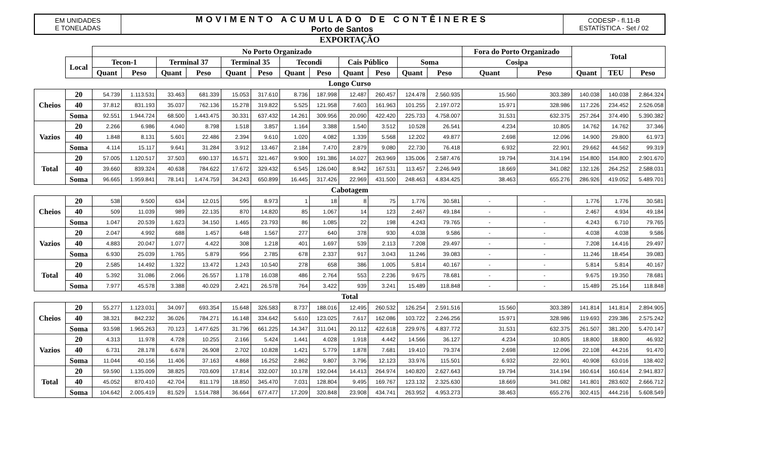| EM UNIDADES E TONELADAS | MOVIMENTO ACUMULADO DE CONTÊINERES Porto de Santos | CODESP - fl.11-B ESTATÍSTICA - Set / 02 |
EXPORTAÇÃO
| | | No Porto Organizado | | | | | | | | | | | | Fora do Porto Organizado | | Total | | |
| --- | --- | --- | --- | --- | --- | --- | --- | --- | --- | --- | --- | --- | --- | --- | --- | --- | --- | --- |
| | Local | Tecon-1 | | Terminal 37 | | Terminal 35 | | Tecondi | | Cais Público | | Soma | | Cosipa | | | | |
| | | Quant | Peso | Quant | Peso | Quant | Peso | Quant | Peso | Quant | Peso | Quant | Peso | Quant | Peso | Quant | TEU | Peso |
| Longo Curso | | | | | | | | | | | | | | | | | | |
| Cheios | 20 | 54.739 | 1.113.531 | 33.463 | 681.339 | 15.053 | 317.610 | 8.736 | 187.998 | 12.487 | 260.457 | 124.478 | 2.560.935 | 15.560 | 303.389 | 140.038 | 140.038 | 2.864.324 |
| | 40 | 37.812 | 831.193 | 35.037 | 762.136 | 15.278 | 319.822 | 5.525 | 121.958 | 7.603 | 161.963 | 101.255 | 2.197.072 | 15.971 | 328.986 | 117.226 | 234.452 | 2.526.058 |
| | Soma | 92.551 | 1.944.724 | 68.500 | 1.443.475 | 30.331 | 637.432 | 14.261 | 309.956 | 20.090 | 422.420 | 225.733 | 4.758.007 | 31.531 | 632.375 | 257.264 | 374.490 | 5.390.382 |
| Vazios | 20 | 2.266 | 6.986 | 4.040 | 8.798 | 1.518 | 3.857 | 1.164 | 3.388 | 1.540 | 3.512 | 10.528 | 26.541 | 4.234 | 10.805 | 14.762 | 14.762 | 37.346 |
| | 40 | 1.848 | 8.131 | 5.601 | 22.486 | 2.394 | 9.610 | 1.020 | 4.082 | 1.339 | 5.568 | 12.202 | 49.877 | 2.698 | 12.096 | 14.900 | 29.800 | 61.973 |
| | Soma | 4.114 | 15.117 | 9.641 | 31.284 | 3.912 | 13.467 | 2.184 | 7.470 | 2.879 | 9.080 | 22.730 | 76.418 | 6.932 | 22.901 | 29.662 | 44.562 | 99.319 |
| Total | 20 | 57.005 | 1.120.517 | 37.503 | 690.137 | 16.571 | 321.467 | 9.900 | 191.386 | 14.027 | 263.969 | 135.006 | 2.587.476 | 19.794 | 314.194 | 154.800 | 154.800 | 2.901.670 |
| | 40 | 39.660 | 839.324 | 40.638 | 784.622 | 17.672 | 329.432 | 6.545 | 126.040 | 8.942 | 167.531 | 113.457 | 2.246.949 | 18.669 | 341.082 | 132.126 | 264.252 | 2.588.031 |
| | Soma | 96.665 | 1.959.841 | 78.141 | 1.474.759 | 34.243 | 650.899 | 16.445 | 317.426 | 22.969 | 431.500 | 248.463 | 4.834.425 | 38.463 | 655.276 | 286.926 | 419.052 | 5.489.701 |
| Cabotagem | | | | | | | | | | | | | | | | | | |
| Cheios | 20 | 538 | 9.500 | 634 | 12.015 | 595 | 8.973 | 1 | 18 | 8 | 75 | 1.776 | 30.581 | - | - | 1.776 | 1.776 | 30.581 |
| | 40 | 509 | 11.039 | 989 | 22.135 | 870 | 14.820 | 85 | 1.067 | 14 | 123 | 2.467 | 49.184 | - | - | 2.467 | 4.934 | 49.184 |
| | Soma | 1.047 | 20.539 | 1.623 | 34.150 | 1.465 | 23.793 | 86 | 1.085 | 22 | 198 | 4.243 | 79.765 | - | - | 4.243 | 6.710 | 79.765 |
| Vazios | 20 | 2.047 | 4.992 | 688 | 1.457 | 648 | 1.567 | 277 | 640 | 378 | 930 | 4.038 | 9.586 | - | - | 4.038 | 4.038 | 9.586 |
| | 40 | 4.883 | 20.047 | 1.077 | 4.422 | 308 | 1.218 | 401 | 1.697 | 539 | 2.113 | 7.208 | 29.497 | - | - | 7.208 | 14.416 | 29.497 |
| | Soma | 6.930 | 25.039 | 1.765 | 5.879 | 956 | 2.785 | 678 | 2.337 | 917 | 3.043 | 11.246 | 39.083 | - | - | 11.246 | 18.454 | 39.083 |
| Total | 20 | 2.585 | 14.492 | 1.322 | 13.472 | 1.243 | 10.540 | 278 | 658 | 386 | 1.005 | 5.814 | 40.167 | - | - | 5.814 | 5.814 | 40.167 |
| | 40 | 5.392 | 31.086 | 2.066 | 26.557 | 1.178 | 16.038 | 486 | 2.764 | 553 | 2.236 | 9.675 | 78.681 | - | - | 9.675 | 19.350 | 78.681 |
| | Soma | 7.977 | 45.578 | 3.388 | 40.029 | 2.421 | 26.578 | 764 | 3.422 | 939 | 3.241 | 15.489 | 118.848 | - | - | 15.489 | 25.164 | 118.848 |
| Total | | | | | | | | | | | | | | | | | | |
| Cheios | 20 | 55.277 | 1.123.031 | 34.097 | 693.354 | 15.648 | 326.583 | 8.737 | 188.016 | 12.495 | 260.532 | 126.254 | 2.591.516 | 15.560 | 303.389 | 141.814 | 141.814 | 2.894.905 |
| | 40 | 38.321 | 842.232 | 36.026 | 784.271 | 16.148 | 334.642 | 5.610 | 123.025 | 7.617 | 162.086 | 103.722 | 2.246.256 | 15.971 | 328.986 | 119.693 | 239.386 | 2.575.242 |
| | Soma | 93.598 | 1.965.263 | 70.123 | 1.477.625 | 31.796 | 661.225 | 14.347 | 311.041 | 20.112 | 422.618 | 229.976 | 4.837.772 | 31.531 | 632.375 | 261.507 | 381.200 | 5.470.147 |
| Vazios | 20 | 4.313 | 11.978 | 4.728 | 10.255 | 2.166 | 5.424 | 1.441 | 4.028 | 1.918 | 4.442 | 14.566 | 36.127 | 4.234 | 10.805 | 18.800 | 18.800 | 46.932 |
| | 40 | 6.731 | 28.178 | 6.678 | 26.908 | 2.702 | 10.828 | 1.421 | 5.779 | 1.878 | 7.681 | 19.410 | 79.374 | 2.698 | 12.096 | 22.108 | 44.216 | 91.470 |
| | Soma | 11.044 | 40.156 | 11.406 | 37.163 | 4.868 | 16.252 | 2.862 | 9.807 | 3.796 | 12.123 | 33.976 | 115.501 | 6.932 | 22.901 | 40.908 | 63.016 | 138.402 |
| Total | 20 | 59.590 | 1.135.009 | 38.825 | 703.609 | 17.814 | 332.007 | 10.178 | 192.044 | 14.413 | 264.974 | 140.820 | 2.627.643 | 19.794 | 314.194 | 160.614 | 160.614 | 2.941.837 |
| | 40 | 45.052 | 870.410 | 42.704 | 811.179 | 18.850 | 345.470 | 7.031 | 128.804 | 9.495 | 169.767 | 123.132 | 2.325.630 | 18.669 | 341.082 | 141.801 | 283.602 | 2.666.712 |
| | Soma | 104.642 | 2.005.419 | 81.529 | 1.514.788 | 36.664 | 677.477 | 17.209 | 320.848 | 23.908 | 434.741 | 263.952 | 4.953.273 | 38.463 | 655.276 | 302.415 | 444.216 | 5.608.549 |